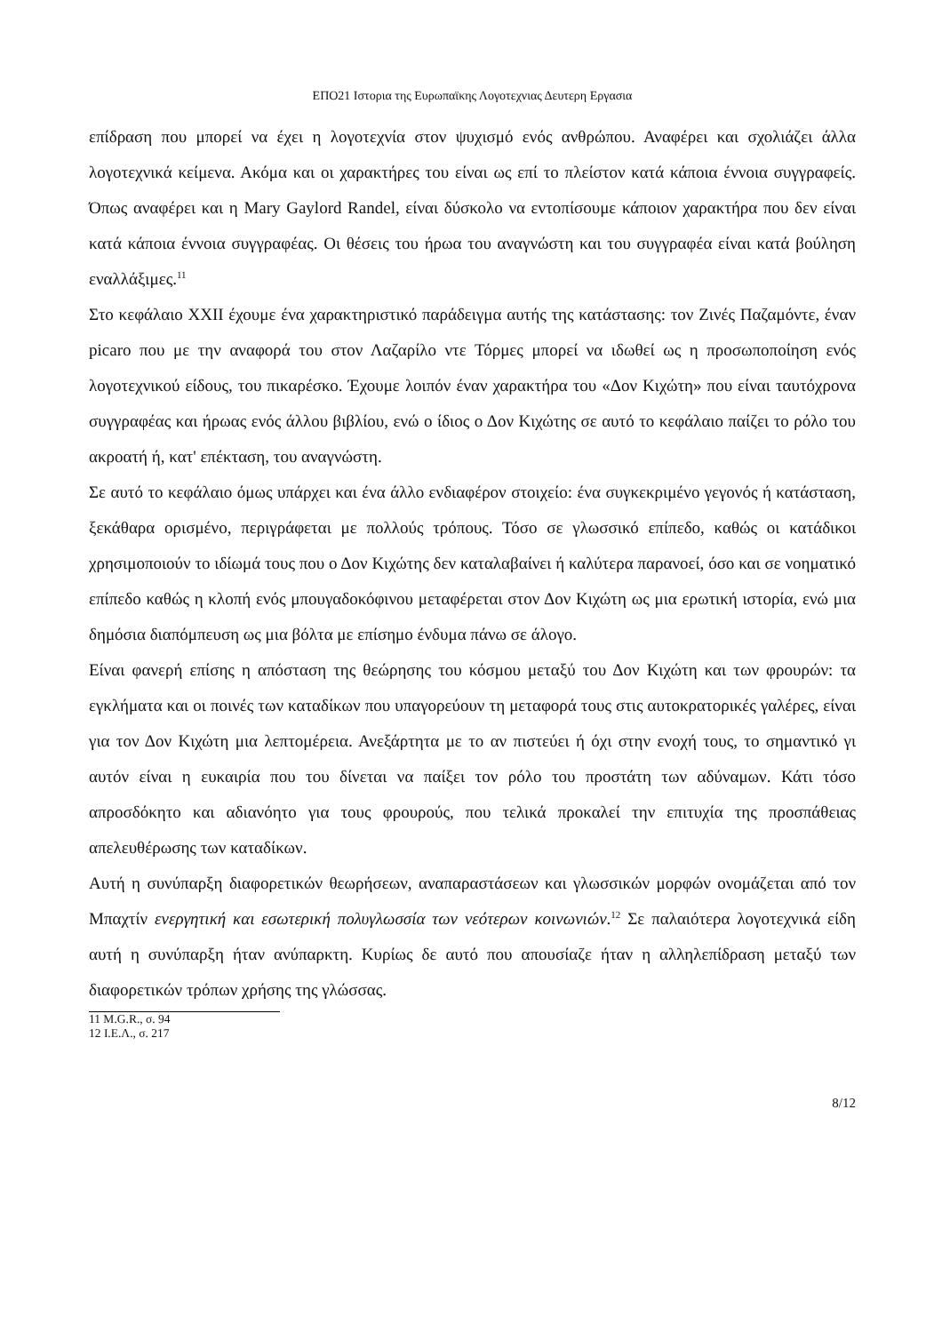ΕΠΟ21 Ιστορια της Ευρωπαϊκης Λογοτεχνιας Δευτερη Εργασια
επίδραση που μπορεί να έχει η λογοτεχνία στον ψυχισμό ενός ανθρώπου. Αναφέρει και σχολιάζει άλλα λογοτεχνικά κείμενα. Ακόμα και οι χαρακτήρες του είναι ως επί το πλείστον κατά κάποια έννοια συγγραφείς. Όπως αναφέρει και η Mary Gaylord Randel, είναι δύσκολο να εντοπίσουμε κάποιον χαρακτήρα που δεν είναι κατά κάποια έννοια συγγραφέας. Οι θέσεις του ήρωα του αναγνώστη και του συγγραφέα είναι κατά βούληση εναλλάξιμες.<sup>11</sup>
Στο κεφάλαιο XXII έχουμε ένα χαρακτηριστικό παράδειγμα αυτής της κατάστασης: τον Ζινές Παζαμόντε, έναν picaro που με την αναφορά του στον Λαζαρίλο ντε Τόρμες μπορεί να ιδωθεί ως η προσωποποίηση ενός λογοτεχνικού είδους, του πικαρέσκο. Έχουμε λοιπόν έναν χαρακτήρα του «Δον Κιχώτη» που είναι ταυτόχρονα συγγραφέας και ήρωας ενός άλλου βιβλίου, ενώ ο ίδιος ο Δον Κιχώτης σε αυτό το κεφάλαιο παίζει το ρόλο του ακροατή ή, κατ' επέκταση, του αναγνώστη.
Σε αυτό το κεφάλαιο όμως υπάρχει και ένα άλλο ενδιαφέρον στοιχείο: ένα συγκεκριμένο γεγονός ή κατάσταση, ξεκάθαρα ορισμένο, περιγράφεται με πολλούς τρόπους. Τόσο σε γλωσσικό επίπεδο, καθώς οι κατάδικοι χρησιμοποιούν το ιδίωμά τους που ο Δον Κιχώτης δεν καταλαβαίνει ή καλύτερα παρανοεί, όσο και σε νοηματικό επίπεδο καθώς η κλοπή ενός μπουγαδοκόφινου μεταφέρεται στον Δον Κιχώτη ως μια ερωτική ιστορία, ενώ μια δημόσια διαπόμπευση ως μια βόλτα με επίσημο ένδυμα πάνω σε άλογο.
Είναι φανερή επίσης η απόσταση της θεώρησης του κόσμου μεταξύ του Δον Κιχώτη και των φρουρών: τα εγκλήματα και οι ποινές των καταδίκων που υπαγορεύουν τη μεταφορά τους στις αυτοκρατορικές γαλέρες, είναι για τον Δον Κιχώτη μια λεπτομέρεια. Ανεξάρτητα με το αν πιστεύει ή όχι στην ενοχή τους, το σημαντικό γι αυτόν είναι η ευκαιρία που του δίνεται να παίξει τον ρόλο του προστάτη των αδύναμων. Κάτι τόσο απροσδόκητο και αδιανόητο για τους φρουρούς, που τελικά προκαλεί την επιτυχία της προσπάθειας απελευθέρωσης των καταδίκων.
Αυτή η συνύπαρξη διαφορετικών θεωρήσεων, αναπαραστάσεων και γλωσσικών μορφών ονομάζεται από τον Μπαχτίν ενεργητική και εσωτερική πολυγλωσσία των νεότερων κοινωνιών.<sup>12</sup> Σε παλαιότερα λογοτεχνικά είδη αυτή η συνύπαρξη ήταν ανύπαρκτη. Κυρίως δε αυτό που απουσίαζε ήταν η αλληλεπίδραση μεταξύ των διαφορετικών τρόπων χρήσης της γλώσσας.
11 M.G.R., σ. 94
12 Ι.Ε.Λ., σ. 217
8/12